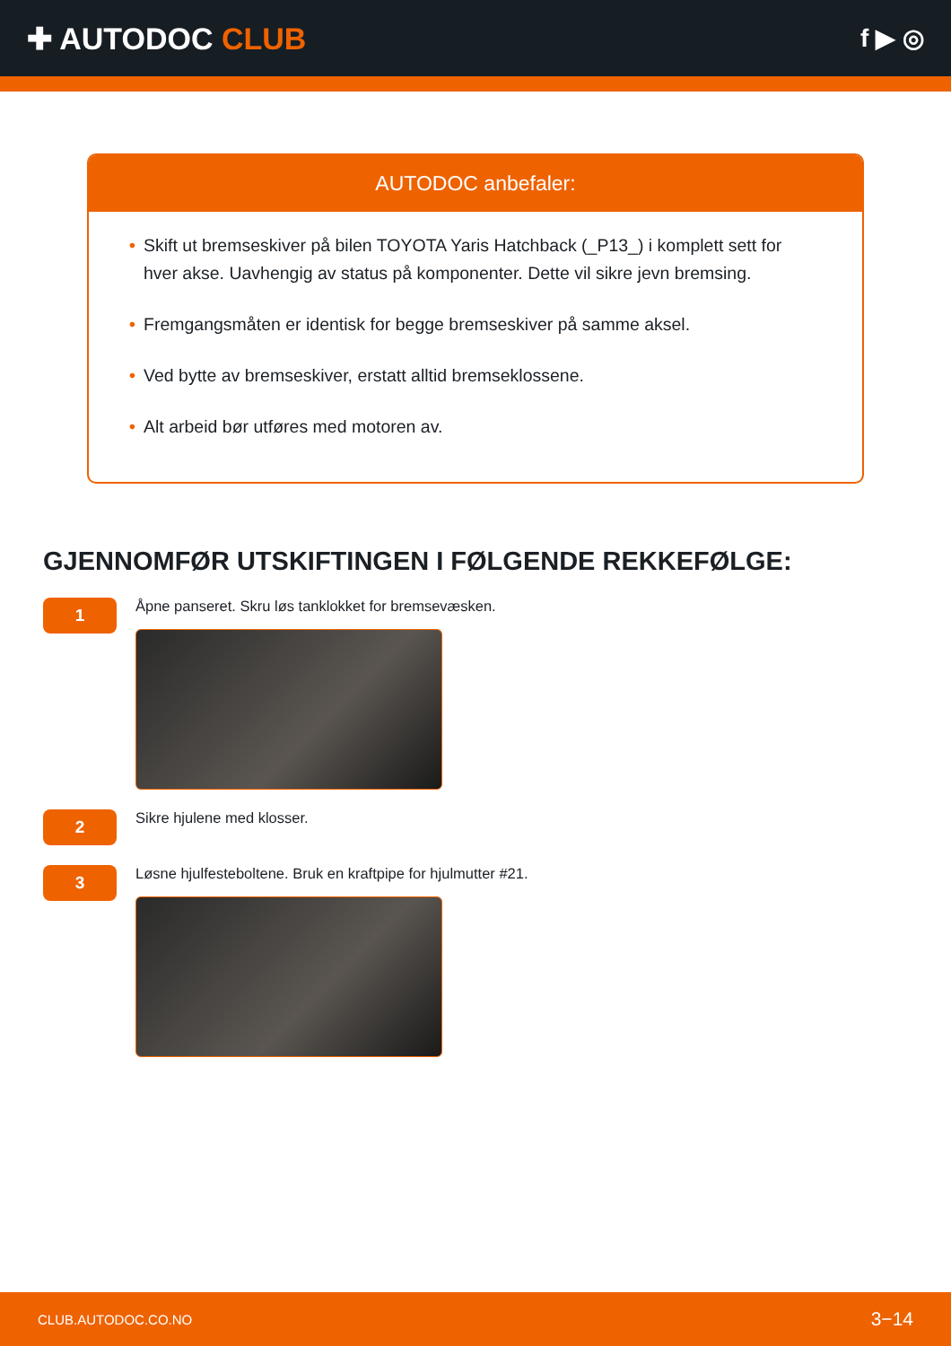✚ AUTODOC CLUB
f ▶ ◎
AUTODOC anbefaler:
• Skift ut bremseskiver på bilen TOYOTA Yaris Hatchback (_P13_) i komplett sett for hver akse. Uavhengig av status på komponenter. Dette vil sikre jevn bremsing.
• Fremgangsmåten er identisk for begge bremseskiver på samme aksel.
• Ved bytte av bremseskiver, erstatt alltid bremseklossene.
• Alt arbeid bør utføres med motoren av.
GJENNOMFØR UTSKIFTINGEN I FØLGENDE REKKEFØLGE:
1
Åpne panseret. Skru løs tanklokket for bremsevæsken.
2
Sikre hjulene med klosser.
3
Løsne hjulfesteboltene. Bruk en kraftpipe for hjulmutter #21.
CLUB.AUTODOC.CO.NO 3−14